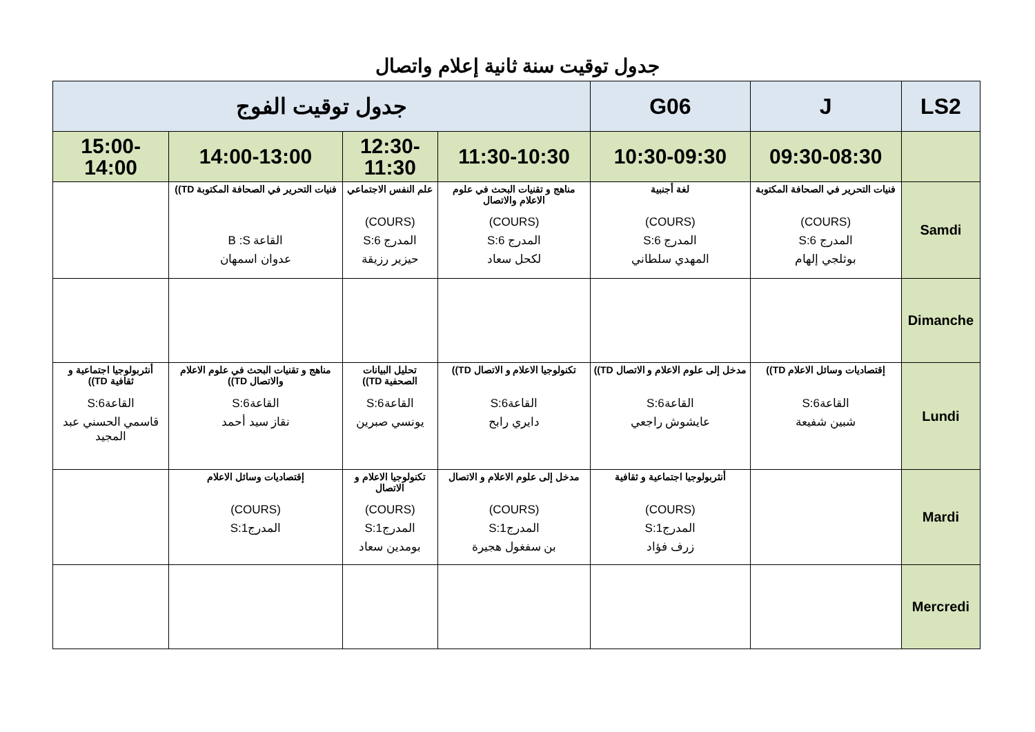جدول توقيت سنة ثانية إعلام واتصال
| LS2 | J | G06 | جدول توقيت الفوج | | | |
| | 09:30-08:30 | 10:30-09:30 | 11:30-10:30 | 12:30-11:30 | 14:00-13:00 | 15:00-14:00 |
| Samdi | فنيات التحرير في الصحافة المكتوبة (COURS) المدرج S:6 بوثلجي إلهام | لغة أجنبية (COURS) المدرج S:6 المهدي سلطاني | مناهج و تقنيات البحث في علوم الاعلام والاتصال (COURS) المدرج S:6 لكحل سعاد | علم النفس الاجتماعي (COURS) المدرج S:6 حيزير رزيقة | فنيات التحرير في الصحافة المكتوبة TD)) القاعة B :S عدوان اسمهان | |
| Dimanche | | | | | | |
| Lundi | إقتصاديات وسائل الاعلام TD)) القاعة6:S شبين شفيعة | مدخل إلى علوم الاعلام و الاتصال TD)) القاعة6:S عايشوش راجعي | تكنولوجيا الاعلام و الاتصال TD)) القاعة6:S دايري رابح | تحليل البيانات الصحفية TD)) القاعة6:S يونسي صبرين | مناهج و تقنيات البحث في علوم الاعلام والاتصال TD)) القاعة6:S نقاز سيد أحمد | أنثربولوجيا اجتماعية و ثقافية TD)) القاعة6:S قاسمي الحسني عبد المجيد |
| Mardi | | أنثربولوجيا اجتماعية و ثقافية (COURS) المدرج1:S زرف فؤاد | مدخل إلى علوم الاعلام و الاتصال (COURS) المدرج1:S بن سفغول هجيرة | تكنولوجيا الاعلام و الاتصال (COURS) المدرج1:S بومدين سعاد | إقتصاديات وسائل الاعلام (COURS) المدرج1:S | |
| Mercredi | | | | | | |